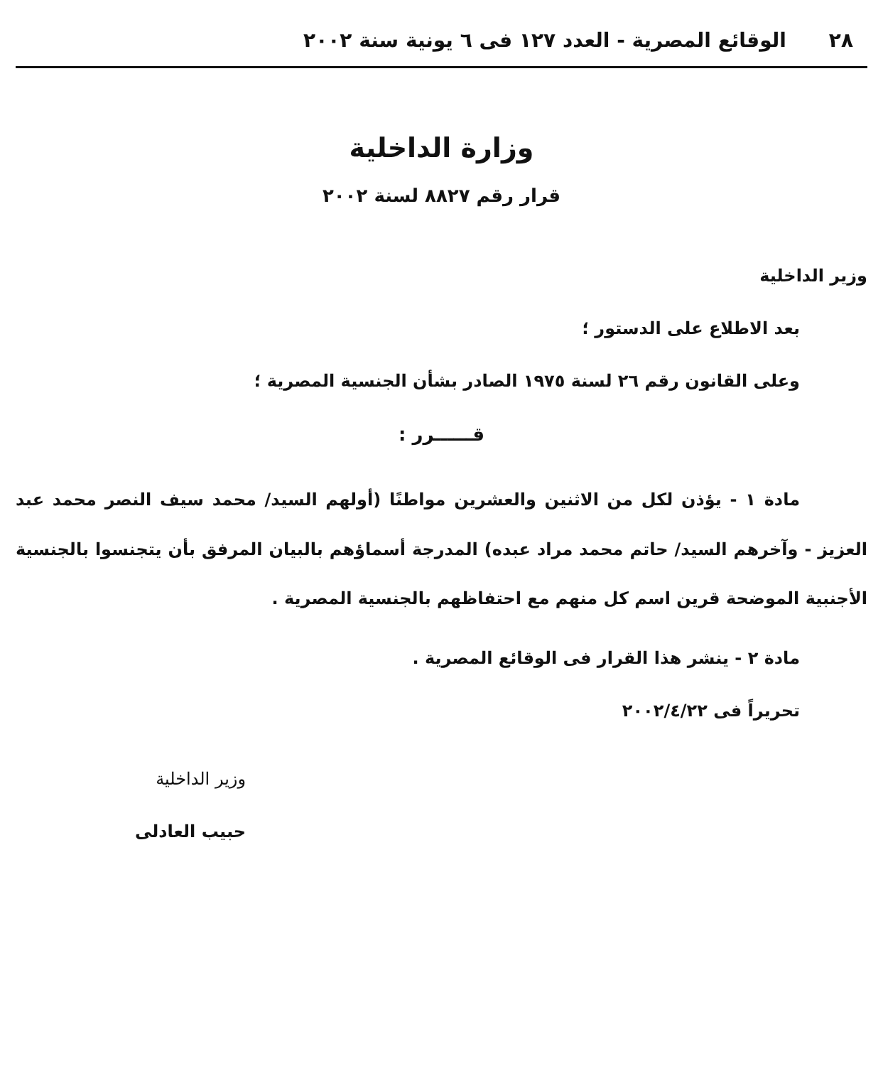٢٨ الوقائع المصرية - العدد ١٢٧ فى ٦ يونية سنة ٢٠٠٢
وزارة الداخلية
قرار رقم ٨٨٢٧ لسنة ٢٠٠٢
وزير الداخلية
بعد الاطلاع على الدستور ؛
وعلى القانون رقم ٢٦ لسنة ١٩٧٥ الصادر بشأن الجنسية المصرية ؛
قــــــرر :
مادة ١ - يؤذن لكل من الاثنين والعشرين مواطنًا (أولهم السيد/ محمد سيف النصر محمد عبد العزيز - وآخرهم السيد/ حاتم محمد مراد عبده) المدرجة أسماؤهم بالبيان المرفق بأن يتجنسوا بالجنسية الأجنبية الموضحة قرين اسم كل منهم مع احتفاظهم بالجنسية المصرية .
مادة ٢ - ينشر هذا القرار فى الوقائع المصرية .
تحريراً فى ٢٠٠٢/٤/٢٢
وزير الداخلية
حبيب العادلى